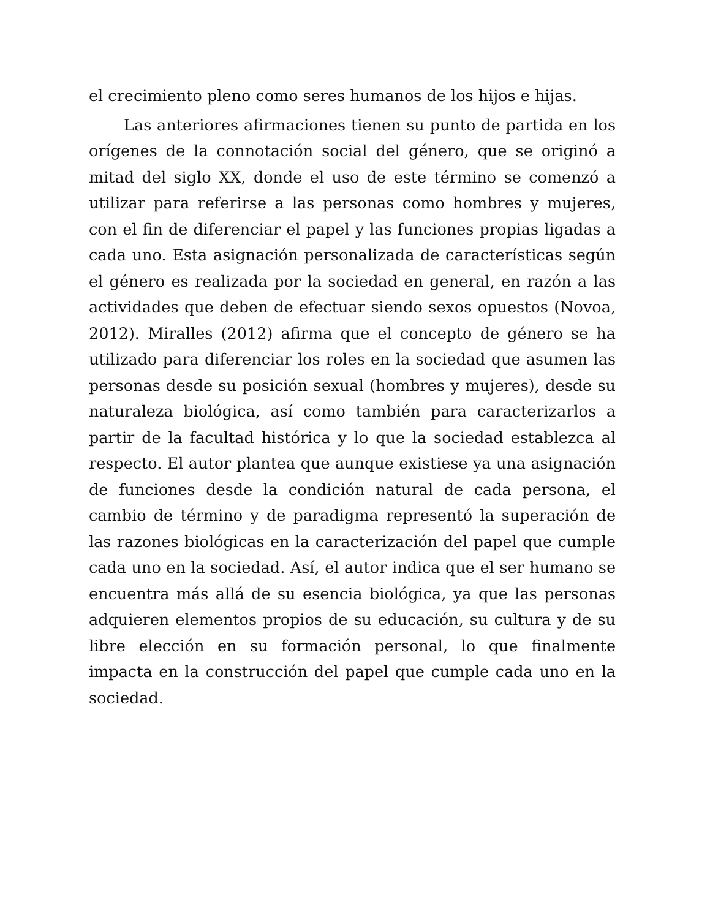el crecimiento pleno como seres humanos de los hijos e hijas.
Las anteriores afirmaciones tienen su punto de partida en los orígenes de la connotación social del género, que se originó a mitad del siglo XX, donde el uso de este término se comenzó a utilizar para referirse a las personas como hombres y mujeres, con el fin de diferenciar el papel y las funciones propias ligadas a cada uno. Esta asignación personalizada de características según el género es realizada por la sociedad en general, en razón a las actividades que deben de efectuar siendo sexos opuestos (Novoa, 2012). Miralles (2012) afirma que el concepto de género se ha utilizado para diferenciar los roles en la sociedad que asumen las personas desde su posición sexual (hombres y mujeres), desde su naturaleza biológica, así como también para caracterizarlos a partir de la facultad histórica y lo que la sociedad establezca al respecto. El autor plantea que aunque existiese ya una asignación de funciones desde la condición natural de cada persona, el cambio de término y de paradigma representó la superación de las razones biológicas en la caracterización del papel que cumple cada uno en la sociedad. Así, el autor indica que el ser humano se encuentra más allá de su esencia biológica, ya que las personas adquieren elementos propios de su educación, su cultura y de su libre elección en su formación personal, lo que finalmente impacta en la construcción del papel que cumple cada uno en la sociedad.